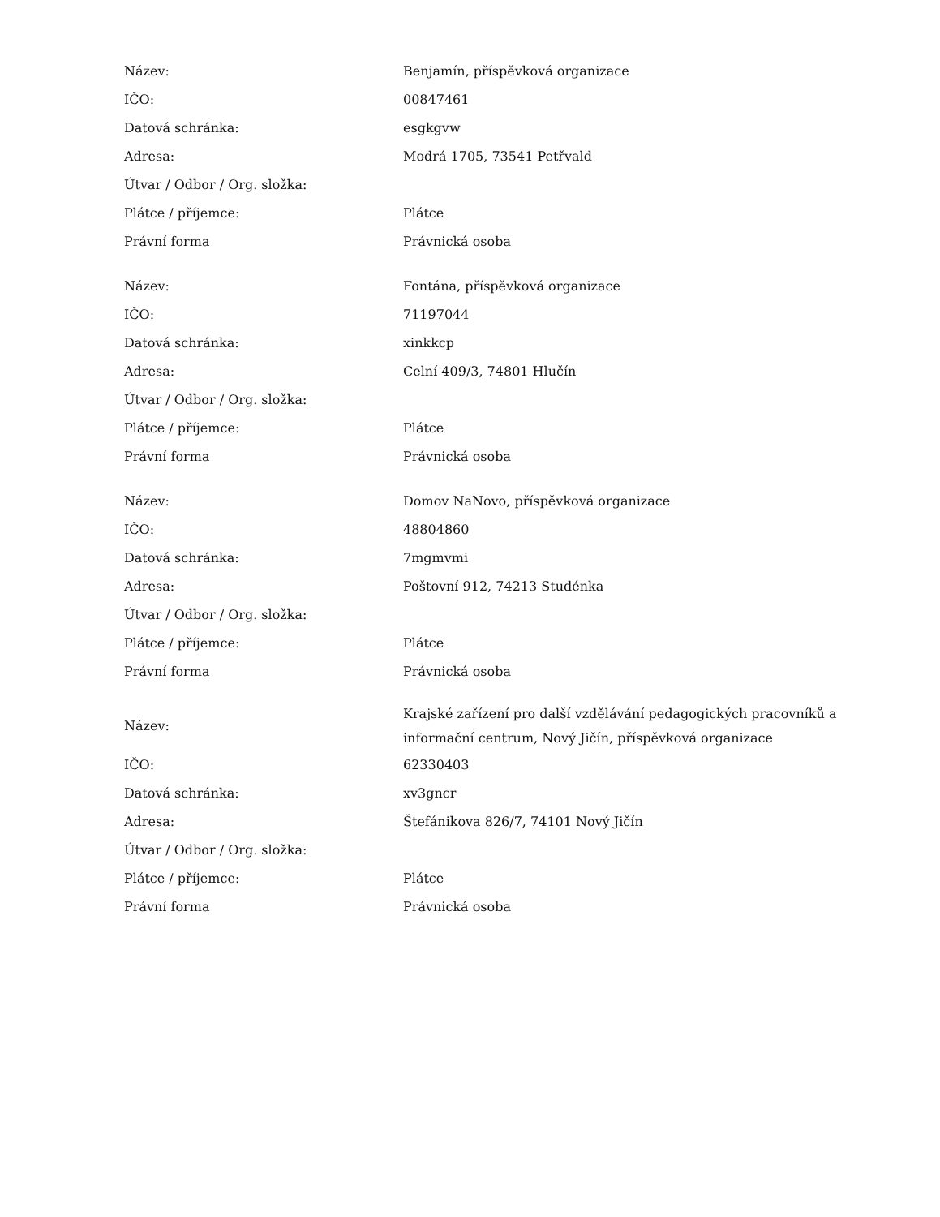| Název: | Benjamín, příspěvková organizace |
| IČO: | 00847461 |
| Datová schránka: | esgkgvw |
| Adresa: | Modrá 1705, 73541 Petřvald |
| Útvar / Odbor / Org. složka: | |
| Plátce / příjemce: | Plátce |
| Právní forma | Právnická osoba |
| Název: | Fontána, příspěvková organizace |
| IČO: | 71197044 |
| Datová schránka: | xinkkcp |
| Adresa: | Celní 409/3, 74801 Hlučín |
| Útvar / Odbor / Org. složka: | |
| Plátce / příjemce: | Plátce |
| Právní forma | Právnická osoba |
| Název: | Domov NaNovo, příspěvková organizace |
| IČO: | 48804860 |
| Datová schránka: | 7mgmvmi |
| Adresa: | Poštovní 912, 74213 Studénka |
| Útvar / Odbor / Org. složka: | |
| Plátce / příjemce: | Plátce |
| Právní forma | Právnická osoba |
| Název: | Krajské zařízení pro další vzdělávání pedagogických pracovníků a informační centrum, Nový Jičín, příspěvková organizace |
| IČO: | 62330403 |
| Datová schránka: | xv3gncr |
| Adresa: | Štefánikova 826/7, 74101 Nový Jičín |
| Útvar / Odbor / Org. složka: | |
| Plátce / příjemce: | Plátce |
| Právní forma | Právnická osoba |